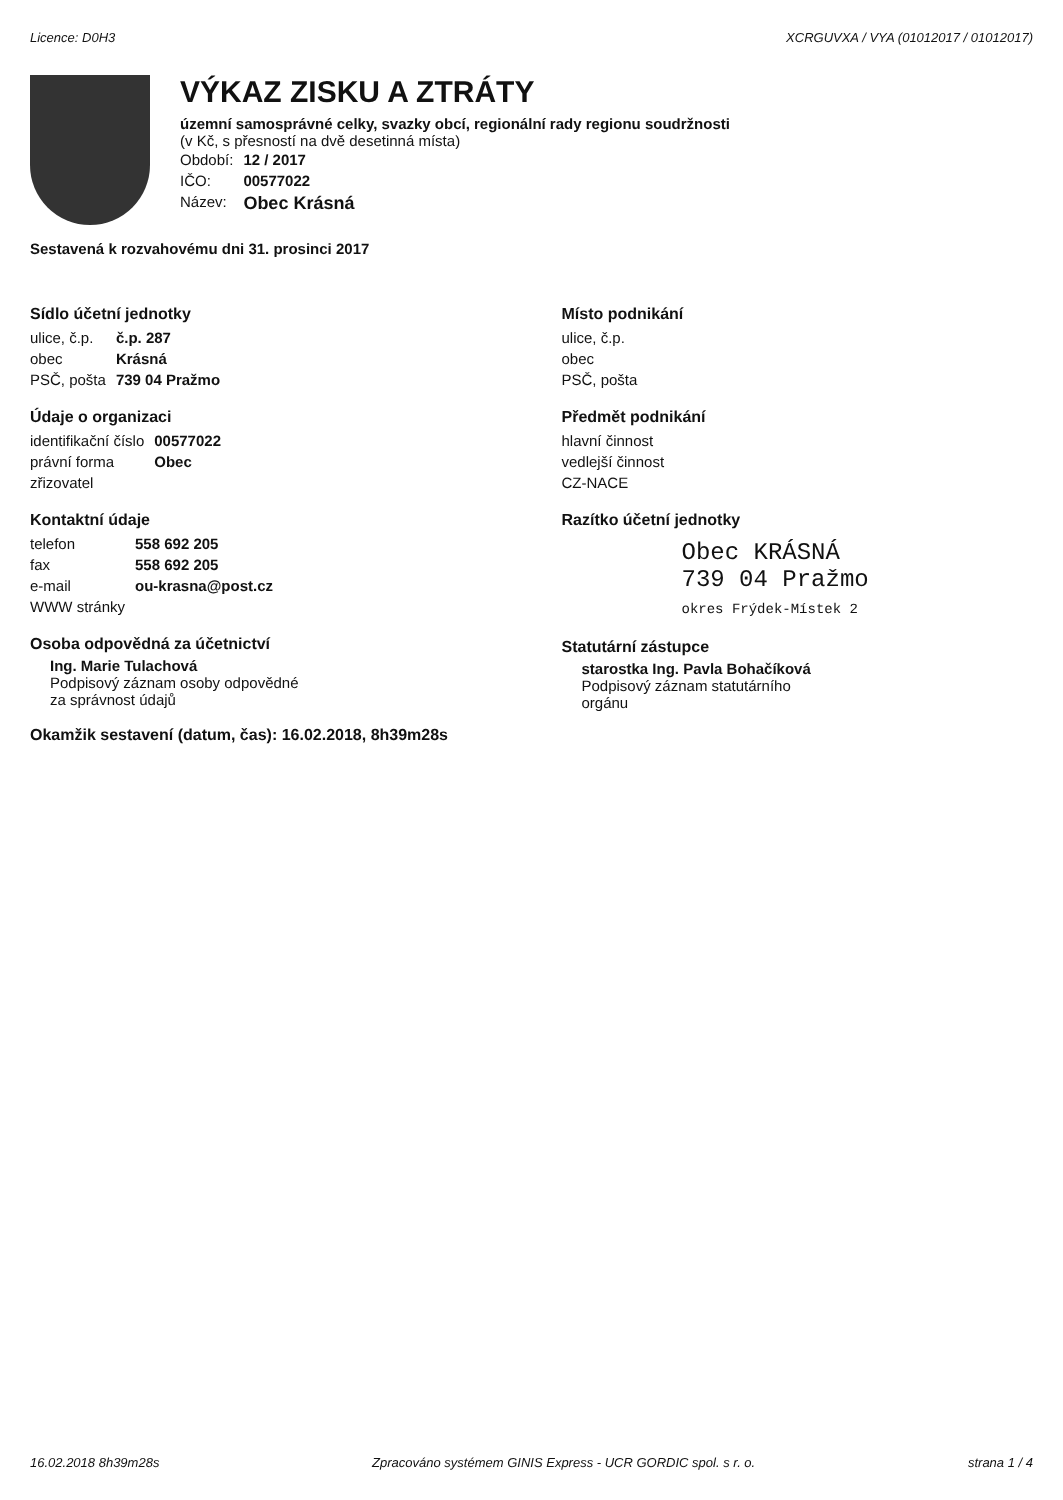Licence: D0H3 XCRGUVXA / VYA (01012017 / 01012017)
VÝKAZ ZISKU A ZTRÁTY
územní samosprávné celky, svazky obcí, regionální rady regionu soudržnosti
(v Kč, s přesností na dvě desetinná místa)
| Období: | 12 / 2017 |
| IČO: | 00577022 |
| Název: | Obec Krásná |
Sestavená k rozvahovému dni 31. prosinci 2017
Sídlo účetní jednotky
| ulice, č.p. | č.p. 287 |
| obec | Krásná |
| PSČ, pošta | 739 04 Pražmo |
Údaje o organizaci
| identifikační číslo | 00577022 |
| právní forma | Obec |
| zřizovatel | |
Kontaktní údaje
| telefon | 558 692 205 |
| fax | 558 692 205 |
| e-mail | ou-krasna@post.cz |
| WWW stránky | |
Osoba odpovědná za účetnictví
Ing. Marie Tulachová
Podpisový záznam osoby odpovědné
za správnost údajů
Okamžik sestavení (datum, čas): 16.02.2018, 8h39m28s
Místo podnikání
| ulice, č.p. |
| obec |
| PSČ, pošta |
Předmět podnikání
| hlavní činnost |
| vedlejší činnost |
| CZ-NACE |
Razítko účetní jednotky
Obec KRÁSNÁ
739 04 Pražmo
okres Frýdek-Místek 2
Statutární zástupce
starostka Ing. Pavla Bohačíková
Podpisový záznam statutárního
orgánu
16.02.2018 8h39m28s Zpracováno systémem GINIS Express - UCR GORDIC spol. s r. o. strana 1 / 4